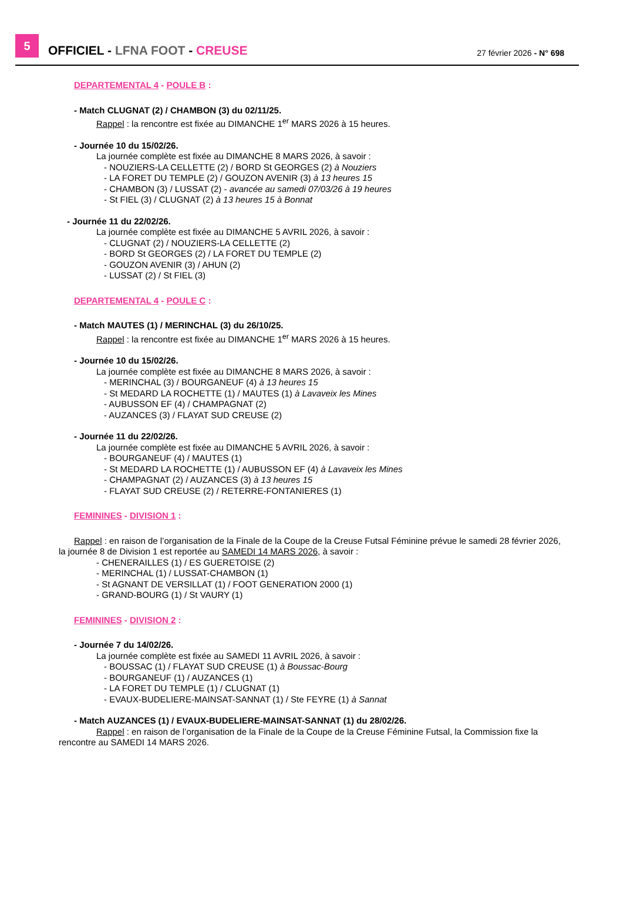5
OFFICIEL - LFNA FOOT - CREUSE
27 février 2026 - N° 698
DEPARTEMENTAL 4 - POULE B :
- Match CLUGNAT (2) / CHAMBON (3) du 02/11/25.
Rappel : la rencontre est fixée au DIMANCHE 1<sup>er</sup> MARS 2026 à 15 heures.
- Journée 10 du 15/02/26.
La journée complète est fixée au DIMANCHE 8 MARS 2026, à savoir :
- NOUZIERS-LA CELLETTE (2) / BORD St GEORGES (2) à Nouziers
- LA FORET DU TEMPLE (2) / GOUZON AVENIR (3) à 13 heures 15
- CHAMBON (3) / LUSSAT (2) - avancée au samedi 07/03/26 à 19 heures
- St FIEL (3) / CLUGNAT (2) à 13 heures 15 à Bonnat
- Journée 11 du 22/02/26.
La journée complète est fixée au DIMANCHE 5 AVRIL 2026, à savoir :
- CLUGNAT (2) / NOUZIERS-LA CELLETTE (2)
- BORD St GEORGES (2) / LA FORET DU TEMPLE (2)
- GOUZON AVENIR (3) / AHUN (2)
- LUSSAT (2) / St FIEL (3)
DEPARTEMENTAL 4 - POULE C :
- Match MAUTES (1) / MERINCHAL (3) du 26/10/25.
Rappel : la rencontre est fixée au DIMANCHE 1<sup>er</sup> MARS 2026 à 15 heures.
- Journée 10 du 15/02/26.
La journée complète est fixée au DIMANCHE 8 MARS 2026, à savoir :
- MERINCHAL (3) / BOURGANEUF (4) à 13 heures 15
- St MEDARD LA ROCHETTE (1) / MAUTES (1) à Lavaveix les Mines
- AUBUSSON EF (4) / CHAMPAGNAT (2)
- AUZANCES (3) / FLAYAT SUD CREUSE (2)
- Journée 11 du 22/02/26.
La journée complète est fixée au DIMANCHE 5 AVRIL 2026, à savoir :
- BOURGANEUF (4) / MAUTES (1)
- St MEDARD LA ROCHETTE (1) / AUBUSSON EF (4) à Lavaveix les Mines
- CHAMPAGNAT (2) / AUZANCES (3) à 13 heures 15
- FLAYAT SUD CREUSE (2) / RETERRE-FONTANIERES (1)
FEMININES - DIVISION 1 :
Rappel : en raison de l’organisation de la Finale de la Coupe de la Creuse Futsal Féminine prévue le samedi 28 février 2026, la journée 8 de Division 1 est reportée au SAMEDI 14 MARS 2026, à savoir :
- CHENERAILLES (1) / ES GUERETOISE (2)
- MERINCHAL (1) / LUSSAT-CHAMBON (1)
- St AGNANT DE VERSILLAT (1) / FOOT GENERATION 2000 (1)
- GRAND-BOURG (1) / St VAURY (1)
FEMININES - DIVISION 2 :
- Journée 7 du 14/02/26.
La journée complète est fixée au SAMEDI 11 AVRIL 2026, à savoir :
- BOUSSAC (1) / FLAYAT SUD CREUSE (1) à Boussac-Bourg
- BOURGANEUF (1) / AUZANCES (1)
- LA FORET DU TEMPLE (1) / CLUGNAT (1)
- EVAUX-BUDELIERE-MAINSAT-SANNAT (1) / Ste FEYRE (1) à Sannat
- Match AUZANCES (1) / EVAUX-BUDELIERE-MAINSAT-SANNAT (1) du 28/02/26.
Rappel : en raison de l’organisation de la Finale de la Coupe de la Creuse Féminine Futsal, la Commission fixe la rencontre au SAMEDI 14 MARS 2026.